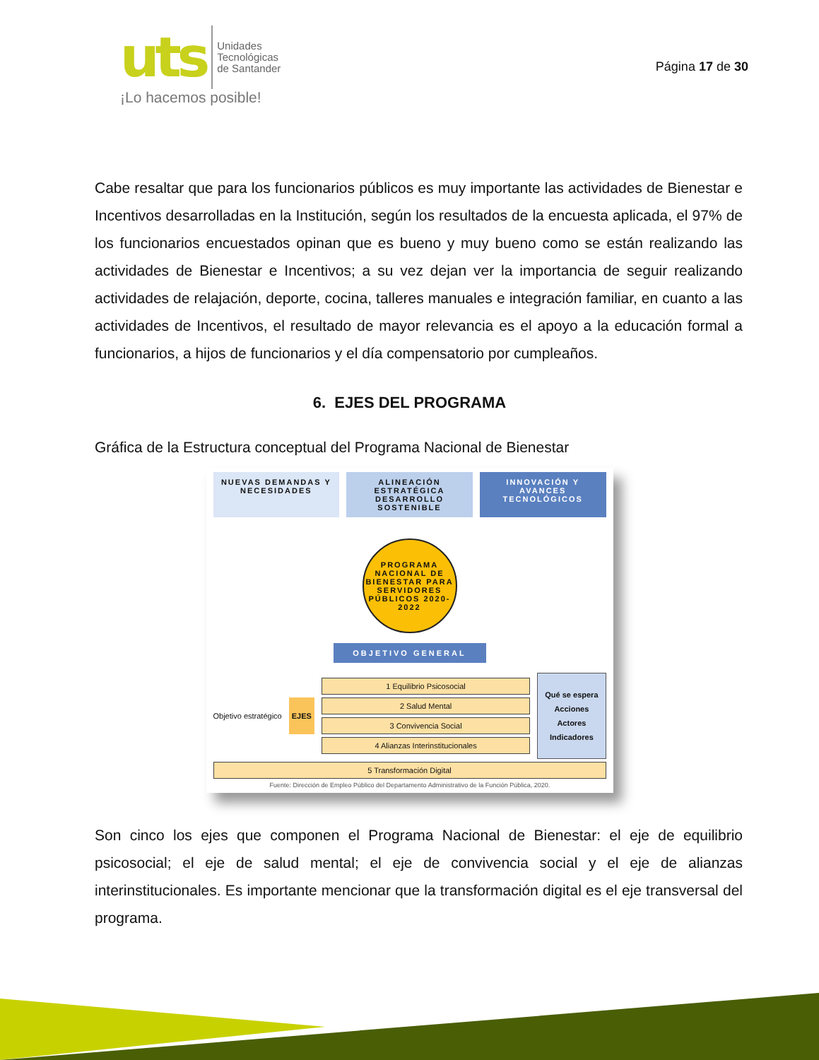uts Unidades
Tecnológicas
de Santander
¡Lo hacemos posible!
Página 17 de 30
Cabe resaltar que para los funcionarios públicos es muy importante las actividades de Bienestar e Incentivos desarrolladas en la Institución, según los resultados de la encuesta aplicada, el 97% de los funcionarios encuestados opinan que es bueno y muy bueno como se están realizando las actividades de Bienestar e Incentivos; a su vez dejan ver la importancia de seguir realizando actividades de relajación, deporte, cocina, talleres manuales e integración familiar, en cuanto a las actividades de Incentivos, el resultado de mayor relevancia es el apoyo a la educación formal a funcionarios, a hijos de funcionarios y el día compensatorio por cumpleaños.
6. EJES DEL PROGRAMA
Gráfica de la Estructura conceptual del Programa Nacional de Bienestar
NUEVAS DEMANDAS Y NECESIDADES ALINEACIÓN ESTRATÉGICA DESARROLLO SOSTENIBLE
INNOVACIÓN Y AVANCES TECNOLÓGICOS
PROGRAMA NACIONAL DE BIENESTAR PARA SERVIDORES PÚBLICOS 2020-2022
OBJETIVO GENERAL
Objetivo estratégico
EJES
1 Equilibrio Psicosocial
2 Salud Mental
3 Convivencia Social
4 Alianzas Interinstitucionales
Qué se espera
Acciones
Actores
Indicadores
5 Transformación Digital
Fuente: Dirección de Empleo Público del Departamento Administrativo de la Función Pública, 2020.
Son cinco los ejes que componen el Programa Nacional de Bienestar: el eje de equilibrio psicosocial; el eje de salud mental; el eje de convivencia social y el eje de alianzas interinstitucionales. Es importante mencionar que la transformación digital es el eje transversal del programa.